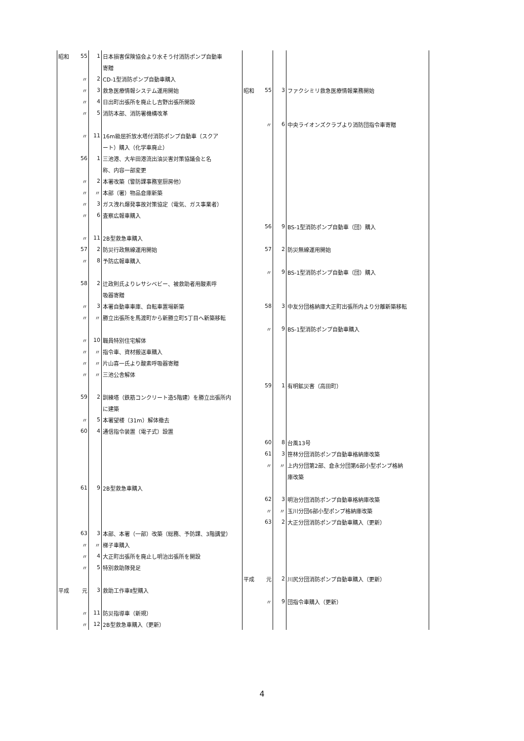| 昭和 | 55 | 1 | 日本損害保険協会より水そう付消防ポンプ自動車 | | | | |
| | | | 寄贈 | | | | |
| | 〃 | 2 | CD-1型消防ポンプ自動車購入 | | | | |
| | 〃 | 3 | 救急医療情報システム運用開始 | 昭和 | 55 | 3 | ファクシミリ救急医療情報業務開始 |
| | 〃 | 4 | 日出町出張所を廃止し吉野出張所開設 | | | | |
| | 〃 | 5 | 消防本部、消防署機構改革 | | | | |
| | | | | | 〃 | 6 | 中央ライオンズクラブより消防団指令車寄贈 |
| | 〃 | 11 | 16m級屈折放水塔付消防ポンプ自動車（スクア | | | | |
| | | | ート）購入（化学車廃止） | | | | |
| | 56 | 1 | 三池港、大牟田港流出油災害対策協議会と名 | | | | |
| | | | 称、内容一部変更 | | | | |
| | 〃 | 2 | 本署改築（警防課事務室厨房他） | | | | |
| | 〃 | 〃 | 本部（署）物品倉庫新築 | | | | |
| | 〃 | 3 | ガス洩れ爆発事故対策協定（電気、ガス事業者） | | | | |
| | 〃 | 6 | 査察広報車購入 | | | | |
| | | | | | 56 | 9 | BS-1型消防ポンプ自動車（団）購入 |
| | 〃 | 11 | 2B型救急車購入 | | | | |
| | 57 | 2 | 防災行政無線運用開始 | | 57 | 2 | 防災無線運用開始 |
| | 〃 | 8 | 予防広報車購入 | | | | |
| | | | | | 〃 | 9 | BS-1型消防ポンプ自動車（団）購入 |
| | 58 | 2 | 辻政則氏よりレサシベビー、被救助者用酸素呼 | | | | |
| | | | 吸器寄贈 | | | | |
| | 〃 | 3 | 本署自動車車庫、自転車置場新築 | | 58 | 3 | 中友分団格納庫大正町出張所内より分離新築移転 |
| | 〃 | 〃 | 勝立出張所を馬渡町から新勝立町5丁目へ新築移転 | | | | |
| | | | | | 〃 | 9 | BS-1型消防ポンプ自動車購入 |
| | 〃 | 10 | 職員特別住宅解体 | | | | |
| | 〃 | 〃 | 指令車、資材搬送車購入 | | | | |
| | 〃 | 〃 | 片山喜一氏より酸素呼吸器寄贈 | | | | |
| | 〃 | 〃 | 三池公舎解体 | | | | |
| | | | | | 59 | 1 | 有明鉱災害（高田町） |
| | 59 | 2 | 訓練塔（鉄筋コンクリート造5階建）を勝立出張所内 | | | | |
| | | | に建築 | | | | |
| | 〃 | 5 | 本署望楼（31m）解体撤去 | | | | |
| | 60 | 4 | 通信指令装置（電子式）設置 | | | | |
| | | | | | 60 | 8 | 台風13号 |
| | | | | | 61 | 3 | 笹林分団消防ポンプ自動車格納庫改築 |
| | | | | | 〃 | 〃 | 上内分団第2部、倉永分団第6部小型ポンプ格納 |
| | | | | | | | 庫改築 |
| | 61 | 9 | 2B型救急車購入 | | | | |
| | | | | | 62 | 3 | 明治分団消防ポンプ自動車格納庫改築 |
| | | | | | 〃 | 〃 | 玉川分団6部小型ポンプ格納庫改築 |
| | | | | | 63 | 2 | 大正分団消防ポンプ自動車購入（更新） |
| | 63 | 3 | 本部、本署（一部）改築（総務、予防課、3階講堂） | | | | |
| | 〃 | 〃 | 梯子車購入 | | | | |
| | 〃 | 4 | 大正町出張所を廃止し明治出張所を開設 | | | | |
| | 〃 | 5 | 特別救助隊発足 | | | | |
| | | | | 平成 | 元 | 2 | 川尻分団消防ポンプ自動車購入（更新） |
| 平成 | 元 | 3 | 救助工作車Ⅱ型購入 | | | | |
| | | | | | 〃 | 9 | 団指令車購入（更新） |
| | 〃 | 11 | 防災指導車（新規） | | | | |
| | 〃 | 12 | 2B型救急車購入（更新） | | | | |
4